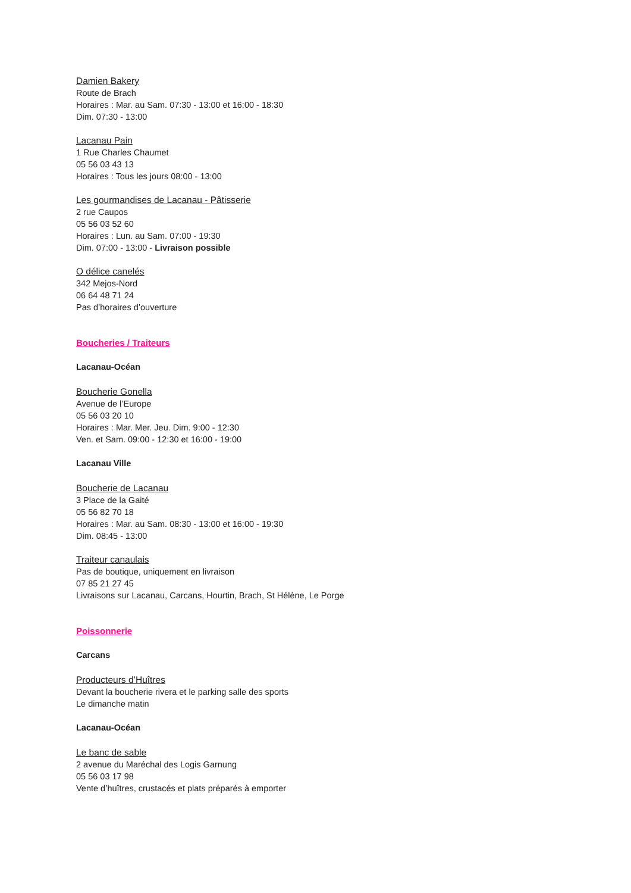Damien Bakery
Route de Brach
Horaires : Mar. au Sam. 07:30 - 13:00 et 16:00 - 18:30
Dim. 07:30 - 13:00
Lacanau Pain
1 Rue Charles Chaumet
05 56 03 43 13
Horaires : Tous les jours 08:00 - 13:00
Les gourmandises de Lacanau - Pâtisserie
2 rue Caupos
05 56 03 52 60
Horaires : Lun. au Sam. 07:00 - 19:30
Dim. 07:00 - 13:00 - Livraison possible
O délice canelés
342 Mejos-Nord
06 64 48 71 24
Pas d’horaires d’ouverture
Boucheries / Traiteurs
Lacanau-Océan
Boucherie Gonella
Avenue de l’Europe
05 56 03 20 10
Horaires : Mar. Mer. Jeu. Dim. 9:00 - 12:30
Ven. et Sam. 09:00 - 12:30 et 16:00 - 19:00
Lacanau Ville
Boucherie de Lacanau
3 Place de la Gaité
05 56 82 70 18
Horaires : Mar. au Sam. 08:30 - 13:00 et 16:00 - 19:30
Dim. 08:45 - 13:00
Traiteur canaulais
Pas de boutique, uniquement en livraison
07 85 21 27 45
Livraisons sur Lacanau, Carcans, Hourtin, Brach, St Hélène, Le Porge
Poissonnerie
Carcans
Producteurs d’Huîtres
Devant la boucherie rivera et le parking salle des sports
Le dimanche matin
Lacanau-Océan
Le banc de sable
2 avenue du Maréchal des Logis Garnung
05 56 03 17 98
Vente d’huîtres, crustacés et plats préparés à emporter